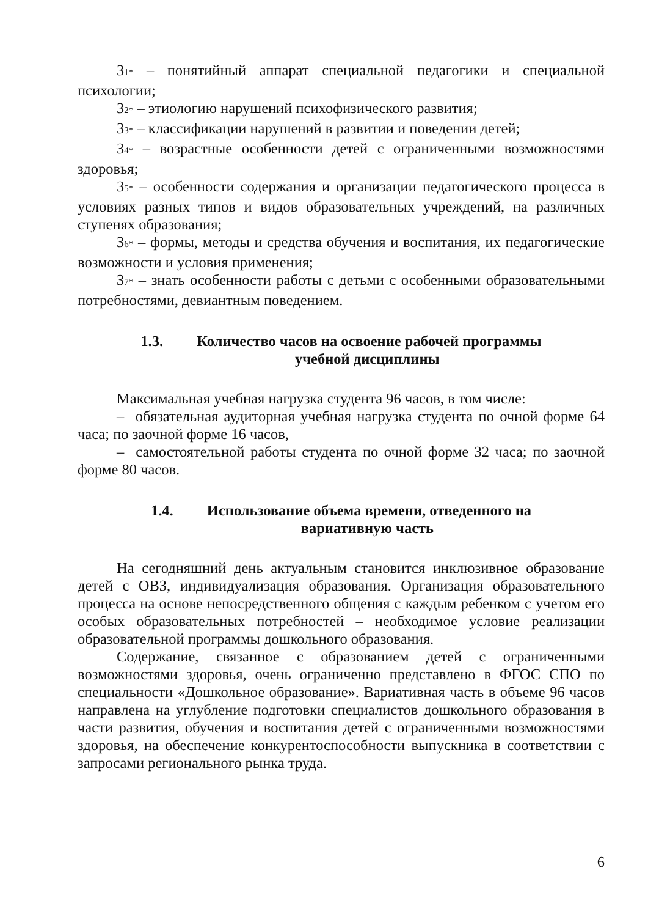З1* – понятийный аппарат специальной педагогики и специальной психологии;
З2* – этиологию нарушений психофизического развития;
З3* – классификации нарушений в развитии и поведении детей;
З4* – возрастные особенности детей с ограниченными возможностями здоровья;
З5* – особенности содержания и организации педагогического процесса в условиях разных типов и видов образовательных учреждений, на различных ступенях образования;
З6* – формы, методы и средства обучения и воспитания, их педагогические возможности и условия применения;
З7* – знать особенности работы с детьми с особенными образовательными потребностями, девиантным поведением.
1.3. Количество часов на освоение рабочей программы
учебной дисциплины
Максимальная учебная нагрузка студента 96 часов, в том числе:
– обязательная аудиторная учебная нагрузка студента по очной форме 64 часа; по заочной форме 16 часов,
– самостоятельной работы студента по очной форме 32 часа; по заочной форме 80 часов.
1.4. Использование объема времени, отведенного на
вариативную часть
На сегодняшний день актуальным становится инклюзивное образование детей с ОВЗ, индивидуализация образования. Организация образовательного процесса на основе непосредственного общения с каждым ребенком с учетом его особых образовательных потребностей – необходимое условие реализации образовательной программы дошкольного образования.
Содержание, связанное с образованием детей с ограниченными возможностями здоровья, очень ограниченно представлено в ФГОС СПО по специальности «Дошкольное образование». Вариативная часть в объеме 96 часов направлена на углубление подготовки специалистов дошкольного образования в части развития, обучения и воспитания детей с ограниченными возможностями здоровья, на обеспечение конкурентоспособности выпускника в соответствии с запросами регионального рынка труда.
6